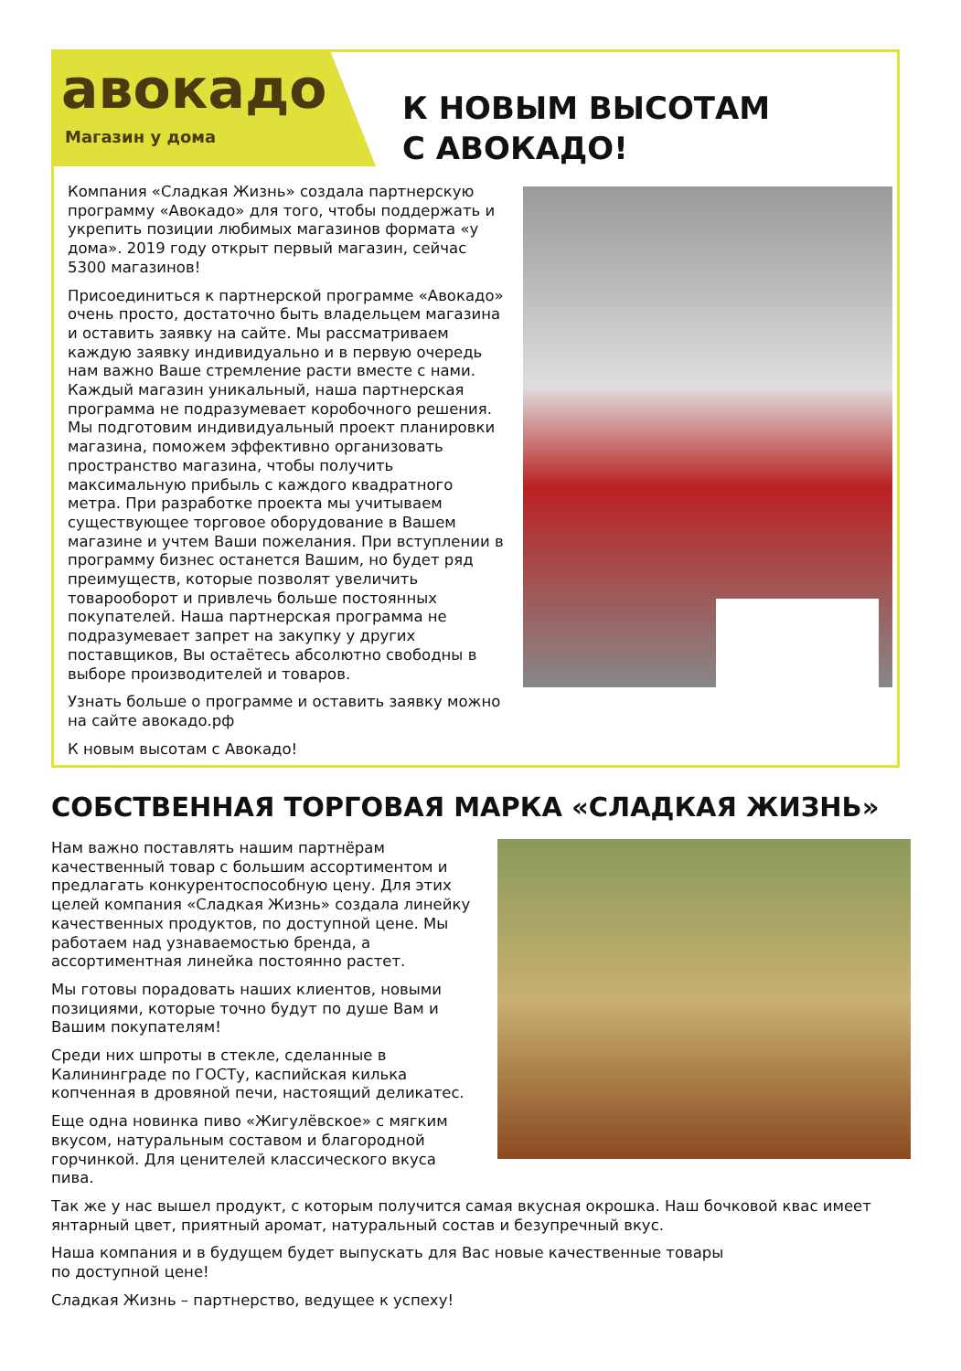авокадо
Магазин у дома
К НОВЫМ ВЫСОТАМ
С АВОКАДО!
Компания «Сладкая Жизнь» создала партнерскую программу «Авокадо» для того, чтобы поддержать и укрепить позиции любимых магазинов формата «у дома». 2019 году открыт первый магазин, сейчас 5300 магазинов!
Присоединиться к партнерской программе «Авокадо» очень просто, достаточно быть владельцем магазина и оставить заявку на сайте. Мы рассматриваем каждую заявку индивидуально и в первую очередь нам важно Ваше стремление расти вместе с нами. Каждый магазин уникальный, наша партнерская программа не подразумевает коробочного решения. Мы подготовим индивидуальный проект планировки магазина, поможем эффективно организовать пространство магазина, чтобы получить максимальную прибыль с каждого квадратного метра. При разработке проекта мы учитываем существующее торговое оборудование в Вашем магазине и учтем Ваши пожелания. При вступлении в программу бизнес останется Вашим, но будет ряд преимуществ, которые позволят увеличить товарооборот и привлечь больше постоянных покупателей. Наша партнерская программа не подразумевает запрет на закупку у других поставщиков, Вы остаётесь абсолютно свободны в выборе производителей и товаров.
Узнать больше о программе и оставить заявку можно на сайте авокадо.рф
К новым высотам с Авокадо!
СОБСТВЕННАЯ ТОРГОВАЯ МАРКА «СЛАДКАЯ ЖИЗНЬ»
Нам важно поставлять нашим партнёрам качественный товар с большим ассортиментом и предлагать конкурентоспособную цену. Для этих целей компания «Сладкая Жизнь» создала линейку качественных продуктов, по доступной цене. Мы работаем над узнаваемостью бренда, а ассортиментная линейка постоянно растет.
Мы готовы порадовать наших клиентов, новыми позициями, которые точно будут по душе Вам и Вашим покупателям!
Среди них шпроты в стекле, сделанные в Калининграде по ГОСТу, каспийская килька копченная в дровяной печи, настоящий деликатес.
Еще одна новинка пиво «Жигулёвское» с мягким вкусом, натуральным составом и благородной горчинкой. Для ценителей классического вкуса пива.
Так же у нас вышел продукт, с которым получится самая вкусная окрошка. Наш бочковой квас имеет янтарный цвет, приятный аромат, натуральный состав и безупречный вкус.
Наша компания и в будущем будет выпускать для Вас новые качественные товары
по доступной цене!
Сладкая Жизнь – партнерство, ведущее к успеху!